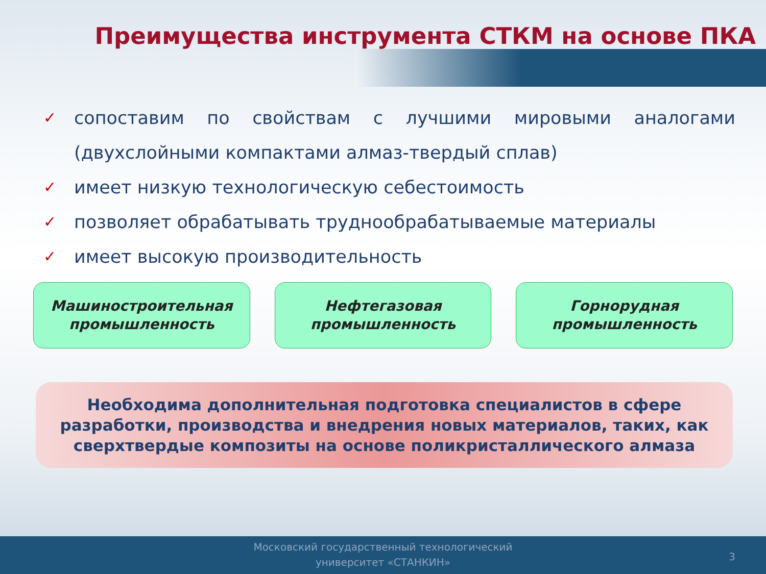Преимущества инструмента СТКМ на основе ПКА
✓ сопоставим по свойствам с лучшими мировыми аналогами (двухслойными компактами алмаз-твердый сплав)
✓ имеет низкую технологическую себестоимость
✓ позволяет обрабатывать труднообрабатываемые материалы
✓ имеет высокую производительность
Машиностроительная
промышленность
Нефтегазовая
промышленность
Горнорудная
промышленность
Необходима дополнительная подготовка специалистов в сфере разработки, производства и внедрения новых материалов, таких, как сверхтвердые композиты на основе поликристаллического алмаза
Московский государственный технологический
университет «СТАНКИН»
3